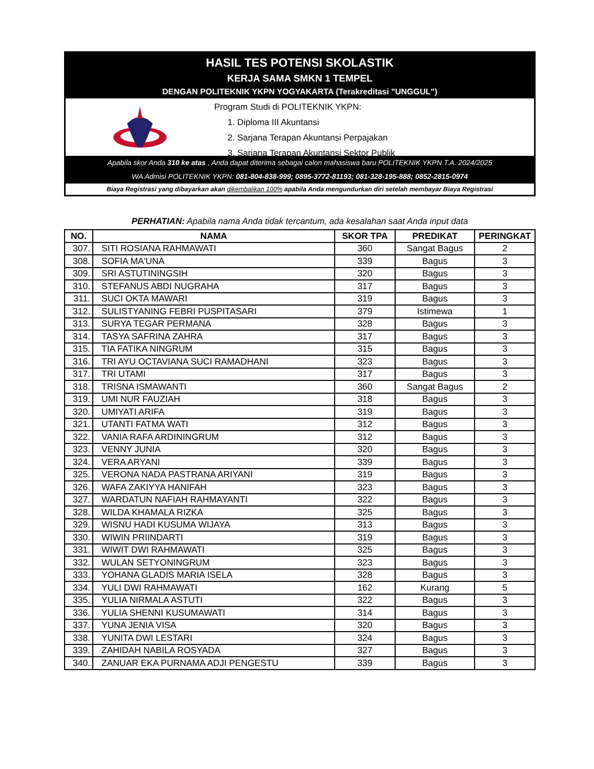HASIL TES POTENSI SKOLASTIK
KERJA SAMA SMKN 1 TEMPEL
DENGAN POLITEKNIK YKPN YOGYAKARTA (Terakreditasi "UNGGUL")
Program Studi di POLITEKNIK YKPN:
1. Diploma III Akuntansi
2. Sarjana Terapan Akuntansi Perpajakan
3. Sarjana Terapan Akuntansi Sektor Publik
Apabila skor Anda 310 ke atas , Anda dapat diterima sebagai calon mahasiswa baru POLITEKNIK YKPN T.A. 2024/2025
WA Admisi POLITEKNIK YKPN: 081-804-838-999; 0895-3772-81193; 081-328-195-888; 0852-2815-0974
Biaya Registrasi yang dibayarkan akan dikembalikan 100% apabila Anda mengundurkan diri setelah membayar Biaya Registrasi
PERHATIAN: Apabila nama Anda tidak tercantum, ada kesalahan saat Anda input data
| NO. | NAMA | SKOR TPA | PREDIKAT | PERINGKAT |
| --- | --- | --- | --- | --- |
| 307. | SITI ROSIANA RAHMAWATI | 360 | Sangat Bagus | 2 |
| 308. | SOFIA MA'UNA | 339 | Bagus | 3 |
| 309. | SRI ASTUTININGSIH | 320 | Bagus | 3 |
| 310. | STEFANUS ABDI NUGRAHA | 317 | Bagus | 3 |
| 311. | SUCI OKTA MAWARI | 319 | Bagus | 3 |
| 312. | SULISTYANING FEBRI PUSPITASARI | 379 | Istimewa | 1 |
| 313. | SURYA TEGAR PERMANA | 328 | Bagus | 3 |
| 314. | TASYA SAFRINA ZAHRA | 317 | Bagus | 3 |
| 315. | TIA FATIKA NINGRUM | 315 | Bagus | 3 |
| 316. | TRI AYU OCTAVIANA SUCI RAMADHANI | 323 | Bagus | 3 |
| 317. | TRI UTAMI | 317 | Bagus | 3 |
| 318. | TRISNA ISMAWANTI | 360 | Sangat Bagus | 2 |
| 319. | UMI NUR FAUZIAH | 318 | Bagus | 3 |
| 320. | UMIYATI ARIFA | 319 | Bagus | 3 |
| 321. | UTANTI FATMA WATI | 312 | Bagus | 3 |
| 322. | VANIA RAFA ARDININGRUM | 312 | Bagus | 3 |
| 323. | VENNY JUNIA | 320 | Bagus | 3 |
| 324. | VERA ARYANI | 339 | Bagus | 3 |
| 325. | VERONA NADA PASTRANA ARIYANI | 319 | Bagus | 3 |
| 326. | WAFA ZAKIYYA HANIFAH | 323 | Bagus | 3 |
| 327. | WARDATUN NAFIAH RAHMAYANTI | 322 | Bagus | 3 |
| 328. | WILDA KHAMALA RIZKA | 325 | Bagus | 3 |
| 329. | WISNU HADI KUSUMA WIJAYA | 313 | Bagus | 3 |
| 330. | WIWIN PRIINDARTI | 319 | Bagus | 3 |
| 331. | WIWIT DWI RAHMAWATI | 325 | Bagus | 3 |
| 332. | WULAN SETYONINGRUM | 323 | Bagus | 3 |
| 333. | YOHANA GLADIS MARIA ISELA | 328 | Bagus | 3 |
| 334. | YULI DWI RAHMAWATI | 162 | Kurang | 5 |
| 335. | YULIA NIRMALA ASTUTI | 322 | Bagus | 3 |
| 336. | YULIA SHENNI KUSUMAWATI | 314 | Bagus | 3 |
| 337. | YUNA JENIA VISA | 320 | Bagus | 3 |
| 338. | YUNITA DWI LESTARI | 324 | Bagus | 3 |
| 339. | ZAHIDAH NABILA ROSYADA | 327 | Bagus | 3 |
| 340. | ZANUAR EKA PURNAMA ADJI PENGESTU | 339 | Bagus | 3 |